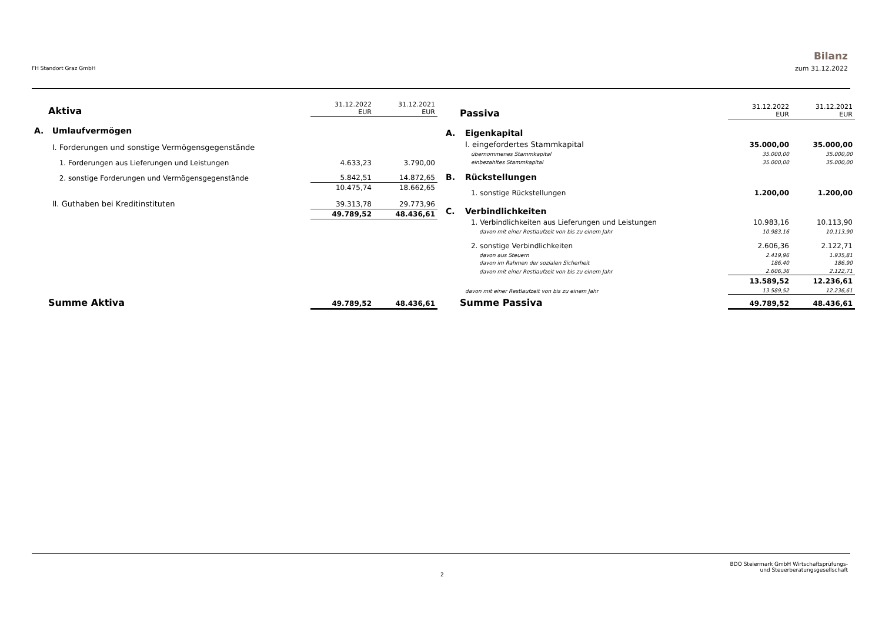FH Standort Graz GmbH
Bilanz
zum 31.12.2022
| Aktiva | | 31.12.2022 EUR | 31.12.2021 EUR |
| A. | Umlaufvermögen | | |
| | I. Forderungen und sonstige Vermögensgegenstände | | |
| | 1. Forderungen aus Lieferungen und Leistungen | 4.633,23 | 3.790,00 |
| | 2. sonstige Forderungen und Vermögensgegenstände | 5.842,51 | 14.872,65 |
| | | 10.475,74 | 18.662,65 |
| | II. Guthaben bei Kreditinstituten | 39.313,78 | 29.773,96 |
| | | 49.789,52 | 48.436,61 |
| Summe Aktiva | | 49.789,52 | 48.436,61 |
| Passiva | | 31.12.2022 EUR | 31.12.2021 EUR |
| A. | Eigenkapital | | |
| | I. eingefordertes Stammkapital | 35.000,00 | 35.000,00 |
| | übernommenes Stammkapital | 35.000,00 | 35.000,00 |
| | einbezahltes Stammkapital | 35.000,00 | 35.000,00 |
| B. | Rückstellungen | | |
| | 1. sonstige Rückstellungen | 1.200,00 | 1.200,00 |
| C. | Verbindlichkeiten | | |
| | 1. Verbindlichkeiten aus Lieferungen und Leistungen | 10.983,16 | 10.113,90 |
| | davon mit einer Restlaufzeit von bis zu einem Jahr | 10.983,16 | 10.113,90 |
| | 2. sonstige Verbindlichkeiten | 2.606,36 | 2.122,71 |
| | davon aus Steuern | 2.419,96 | 1.935,81 |
| | davon im Rahmen der sozialen Sicherheit | 186,40 | 186,90 |
| | davon mit einer Restlaufzeit von bis zu einem Jahr | 2.606,36 | 2.122,71 |
| | | 13.589,52 | 12.236,61 |
| | davon mit einer Restlaufzeit von bis zu einem Jahr | 13.589,52 | 12.236,61 |
| Summe Passiva | | 49.789,52 | 48.436,61 |
2
BDO Steiermark GmbH Wirtschaftsprüfungs-
und Steuerberatungsgesellschaft